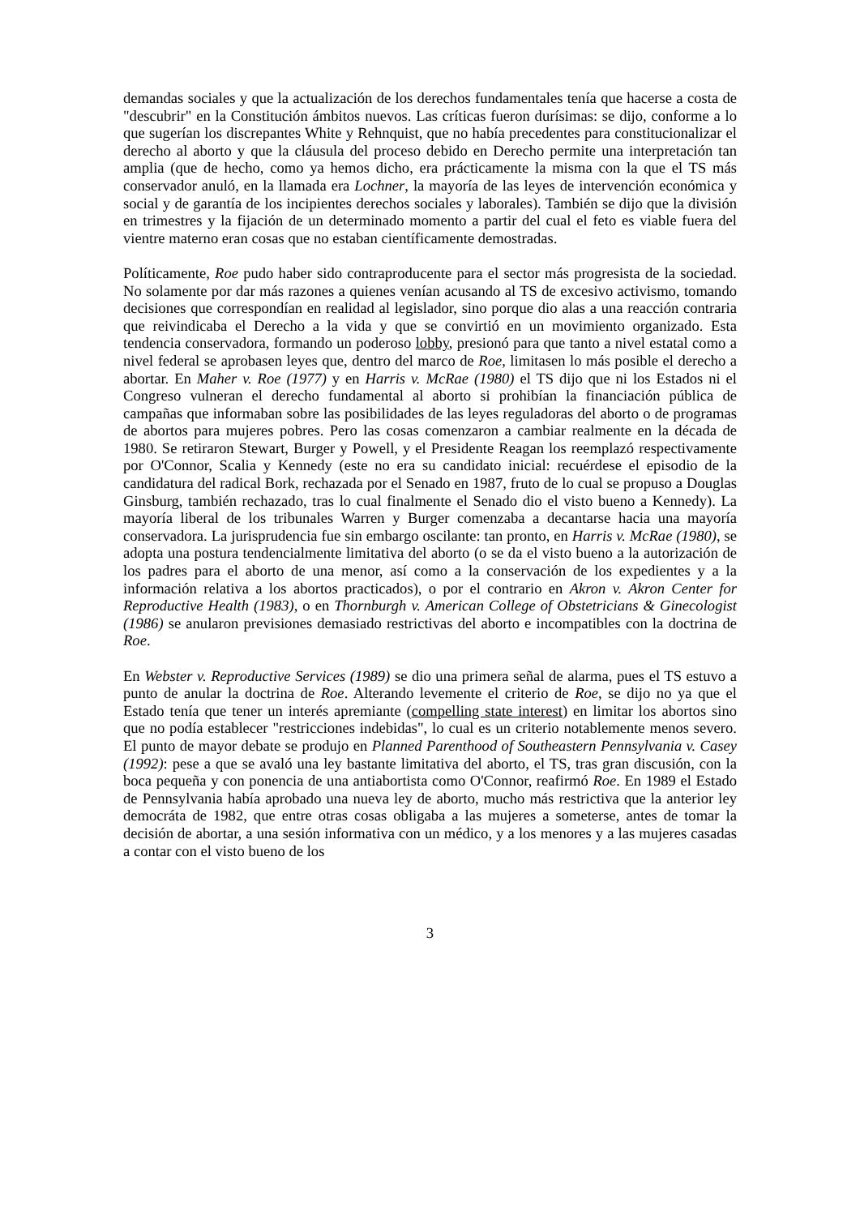demandas sociales y que la actualización de los derechos fundamentales tenía que hacerse a costa de "descubrir" en la Constitución ámbitos nuevos. Las críticas fueron durísimas: se dijo, conforme a lo que sugerían los discrepantes White y Rehnquist, que no había precedentes para constitucionalizar el derecho al aborto y que la cláusula del proceso debido en Derecho permite una interpretación tan amplia (que de hecho, como ya hemos dicho, era prácticamente la misma con la que el TS más conservador anuló, en la llamada era Lochner, la mayoría de las leyes de intervención económica y social y de garantía de los incipientes derechos sociales y laborales). También se dijo que la división en trimestres y la fijación de un determinado momento a partir del cual el feto es viable fuera del vientre materno eran cosas que no estaban científicamente demostradas.
Políticamente, Roe pudo haber sido contraproducente para el sector más progresista de la sociedad. No solamente por dar más razones a quienes venían acusando al TS de excesivo activismo, tomando decisiones que correspondían en realidad al legislador, sino porque dio alas a una reacción contraria que reivindicaba el Derecho a la vida y que se convirtió en un movimiento organizado. Esta tendencia conservadora, formando un poderoso lobby, presionó para que tanto a nivel estatal como a nivel federal se aprobasen leyes que, dentro del marco de Roe, limitasen lo más posible el derecho a abortar. En Maher v. Roe (1977) y en Harris v. McRae (1980) el TS dijo que ni los Estados ni el Congreso vulneran el derecho fundamental al aborto si prohibían la financiación pública de campañas que informaban sobre las posibilidades de las leyes reguladoras del aborto o de programas de abortos para mujeres pobres. Pero las cosas comenzaron a cambiar realmente en la década de 1980. Se retiraron Stewart, Burger y Powell, y el Presidente Reagan los reemplazó respectivamente por O'Connor, Scalia y Kennedy (este no era su candidato inicial: recuérdese el episodio de la candidatura del radical Bork, rechazada por el Senado en 1987, fruto de lo cual se propuso a Douglas Ginsburg, también rechazado, tras lo cual finalmente el Senado dio el visto bueno a Kennedy). La mayoría liberal de los tribunales Warren y Burger comenzaba a decantarse hacia una mayoría conservadora. La jurisprudencia fue sin embargo oscilante: tan pronto, en Harris v. McRae (1980), se adopta una postura tendencialmente limitativa del aborto (o se da el visto bueno a la autorización de los padres para el aborto de una menor, así como a la conservación de los expedientes y a la información relativa a los abortos practicados), o por el contrario en Akron v. Akron Center for Reproductive Health (1983), o en Thornburgh v. American College of Obstetricians & Ginecologist (1986) se anularon previsiones demasiado restrictivas del aborto e incompatibles con la doctrina de Roe.
En Webster v. Reproductive Services (1989) se dio una primera señal de alarma, pues el TS estuvo a punto de anular la doctrina de Roe. Alterando levemente el criterio de Roe, se dijo no ya que el Estado tenía que tener un interés apremiante (compelling state interest) en limitar los abortos sino que no podía establecer "restricciones indebidas", lo cual es un criterio notablemente menos severo. El punto de mayor debate se produjo en Planned Parenthood of Southeastern Pennsylvania v. Casey (1992): pese a que se avaló una ley bastante limitativa del aborto, el TS, tras gran discusión, con la boca pequeña y con ponencia de una antiabortista como O'Connor, reafirmó Roe. En 1989 el Estado de Pennsylvania había aprobado una nueva ley de aborto, mucho más restrictiva que la anterior ley democráta de 1982, que entre otras cosas obligaba a las mujeres a someterse, antes de tomar la decisión de abortar, a una sesión informativa con un médico, y a los menores y a las mujeres casadas a contar con el visto bueno de los
3